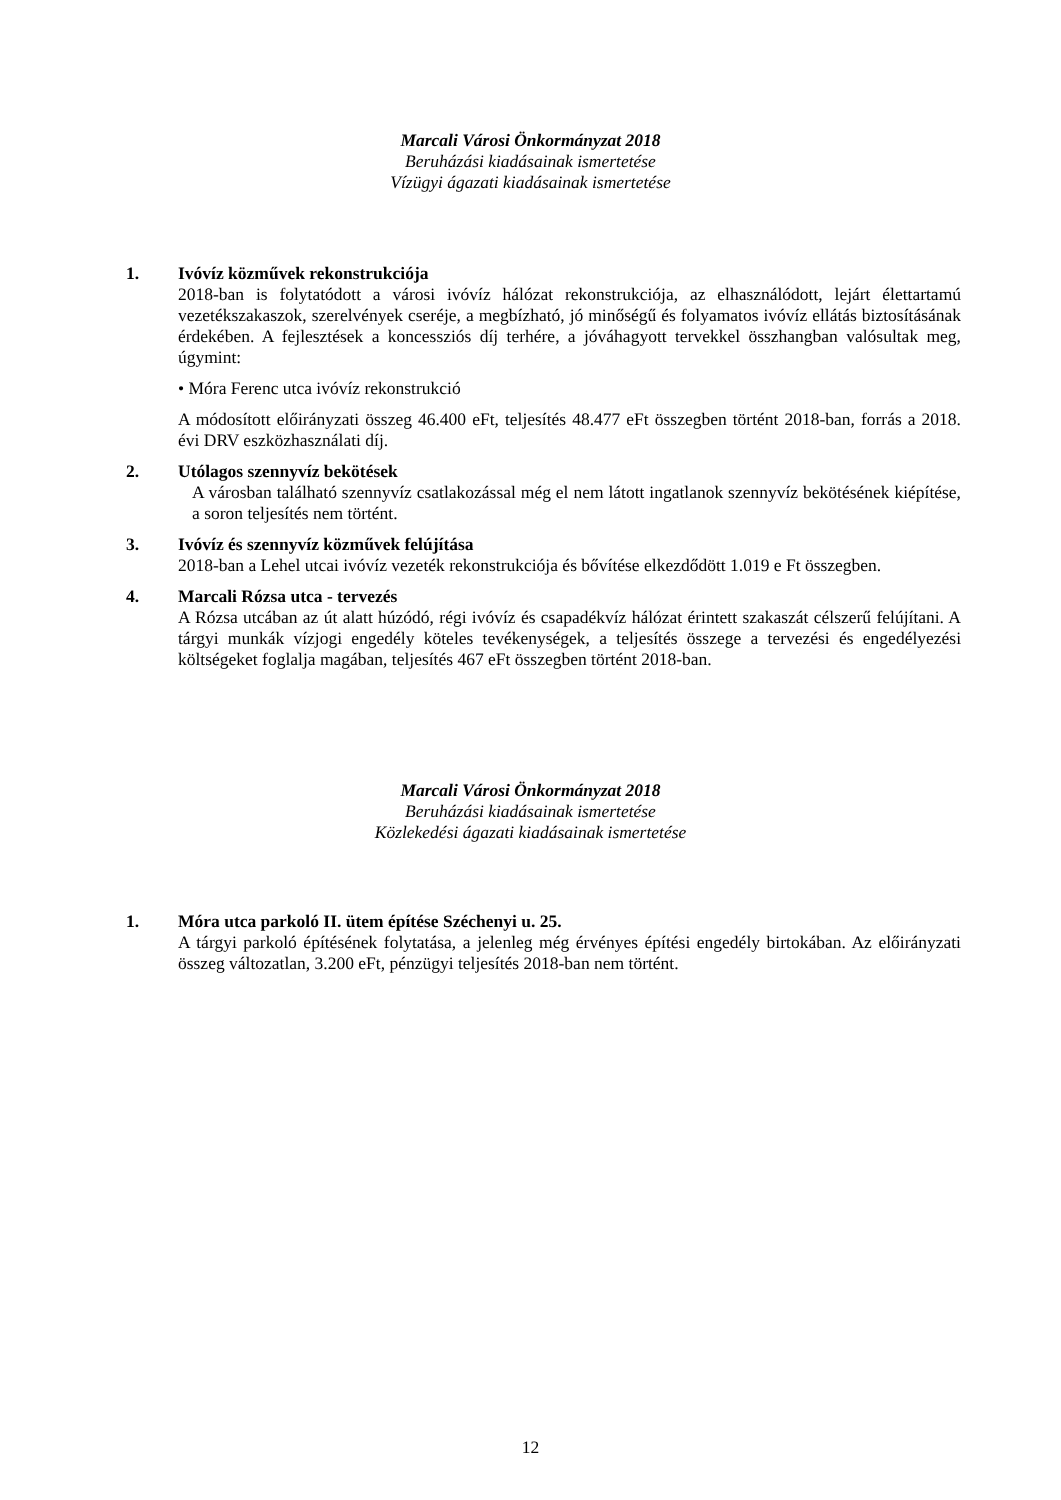Marcali Városi Önkormányzat 2018
Beruházási kiadásainak ismertetése
Vízügyi ágazati kiadásainak ismertetése
1. Ivóvíz közművek rekonstrukciója
2018-ban is folytatódott a városi ivóvíz hálózat rekonstrukciója, az elhasználódott, lejárt élettartamú vezetékszakaszok, szerelvények cseréje, a megbízható, jó minőségű és folyamatos ivóvíz ellátás biztosításának érdekében. A fejlesztések a koncessziós díj terhére, a jóváhagyott tervekkel összhangban valósultak meg, úgymint:
• Móra Ferenc utca ivóvíz rekonstrukció
A módosított előirányzati összeg 46.400 eFt, teljesítés 48.477 eFt összegben történt 2018-ban, forrás a 2018. évi DRV eszközhasználati díj.
2. Utólagos szennyvíz bekötések
A városban található szennyvíz csatlakozással még el nem látott ingatlanok szennyvíz bekötésének kiépítése, a soron teljesítés nem történt.
3. Ivóvíz és szennyvíz közművek felújítása
2018-ban a Lehel utcai ivóvíz vezeték rekonstrukciója és bővítése elkezdődött 1.019 e Ft összegben.
4. Marcali Rózsa utca - tervezés
A Rózsa utcában az út alatt húzódó, régi ivóvíz és csapadékvíz hálózat érintett szakaszát célszerű felújítani. A tárgyi munkák vízjogi engedély köteles tevékenységek, a teljesítés összege a tervezési és engedélyezési költségeket foglalja magában, teljesítés 467 eFt összegben történt 2018-ban.
Marcali Városi Önkormányzat 2018
Beruházási kiadásainak ismertetése
Közlekedési ágazati kiadásainak ismertetése
1. Móra utca parkoló II. ütem építése Széchenyi u. 25.
A tárgyi parkoló építésének folytatása, a jelenleg még érvényes építési engedély birtokában. Az előirányzati összeg változatlan, 3.200 eFt, pénzügyi teljesítés 2018-ban nem történt.
12